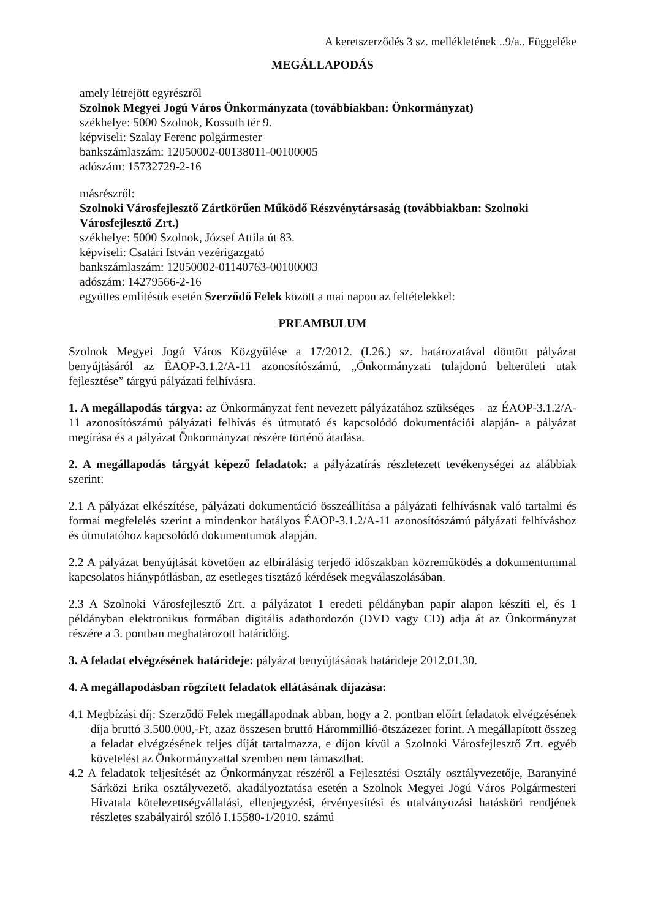A keretszerződés 3 sz. mellékletének ..9/a.. Függeléke
MEGÁLLAPODÁS
amely létrejött egyrészről
Szolnok Megyei Jogú Város Önkormányzata (továbbiakban: Önkormányzat)
székhelye: 5000 Szolnok, Kossuth tér 9.
képviseli: Szalay Ferenc polgármester
bankszámlaszám: 12050002-00138011-00100005
adószám: 15732729-2-16
másrészről:
Szolnoki Városfejlesztő Zártkörűen Működő Részvénytársaság (továbbiakban: Szolnoki Városfejlesztő Zrt.)
székhelye: 5000 Szolnok, József Attila út 83.
képviseli: Csatári István vezérigazgató
bankszámlaszám: 12050002-01140763-00100003
adószám: 14279566-2-16
együttes említésük esetén Szerződő Felek között a mai napon az feltételekkel:
PREAMBULUM
Szolnok Megyei Jogú Város Közgyűlése a 17/2012. (I.26.) sz. határozatával döntött pályázat benyújtásáról az ÉAOP-3.1.2/A-11 azonosítószámú, „Önkormányzati tulajdonú belterületi utak fejlesztése” tárgyú pályázati felhívásra.
1. A megállapodás tárgya: az Önkormányzat fent nevezett pályázatához szükséges – az ÉAOP-3.1.2/A-11 azonosítószámú pályázati felhívás és útmutató és kapcsolódó dokumentációi alapján- a pályázat megírása és a pályázat Önkormányzat részére történő átadása.
2. A megállapodás tárgyát képező feladatok: a pályázatírás részletezett tevékenységei az alábbiak szerint:
2.1 A pályázat elkészítése, pályázati dokumentáció összeállítása a pályázati felhívásnak való tartalmi és formai megfelelés szerint a mindenkor hatályos ÉAOP-3.1.2/A-11 azonosítószámú pályázati felhíváshoz és útmutatóhoz kapcsolódó dokumentumok alapján.
2.2 A pályázat benyújtását követően az elbírálásig terjedő időszakban közreműködés a dokumentummal kapcsolatos hiánypótlásban, az esetleges tisztázó kérdések megválaszolásában.
2.3 A Szolnoki Városfejlesztő Zrt. a pályázatot 1 eredeti példányban papír alapon készíti el, és 1 példányban elektronikus formában digitális adathordozón (DVD vagy CD) adja át az Önkormányzat részére a 3. pontban meghatározott határidőig.
3. A feladat elvégzésének határideje: pályázat benyújtásának határideje 2012.01.30.
4. A megállapodásban rögzített feladatok ellátásának díjazása:
4.1 Megbízási díj: Szerződő Felek megállapodnak abban, hogy a 2. pontban előírt feladatok elvégzésének díja bruttó 3.500.000,-Ft, azaz összesen bruttó Hárommillió-ötszázezer forint. A megállapított összeg a feladat elvégzésének teljes díját tartalmazza, e díjon kívül a Szolnoki Városfejlesztő Zrt. egyéb követelést az Önkormányzattal szemben nem támaszthat.
4.2 A feladatok teljesítését az Önkormányzat részéről a Fejlesztési Osztály osztályvezetője, Baranyiné Sárközi Erika osztályvezető, akadályoztatása esetén a Szolnok Megyei Jogú Város Polgármesteri Hivatala kötelezettségvállalási, ellenjegyzési, érvényesítési és utalványozási hatásköri rendjének részletes szabályairól szóló I.15580-1/2010. számú